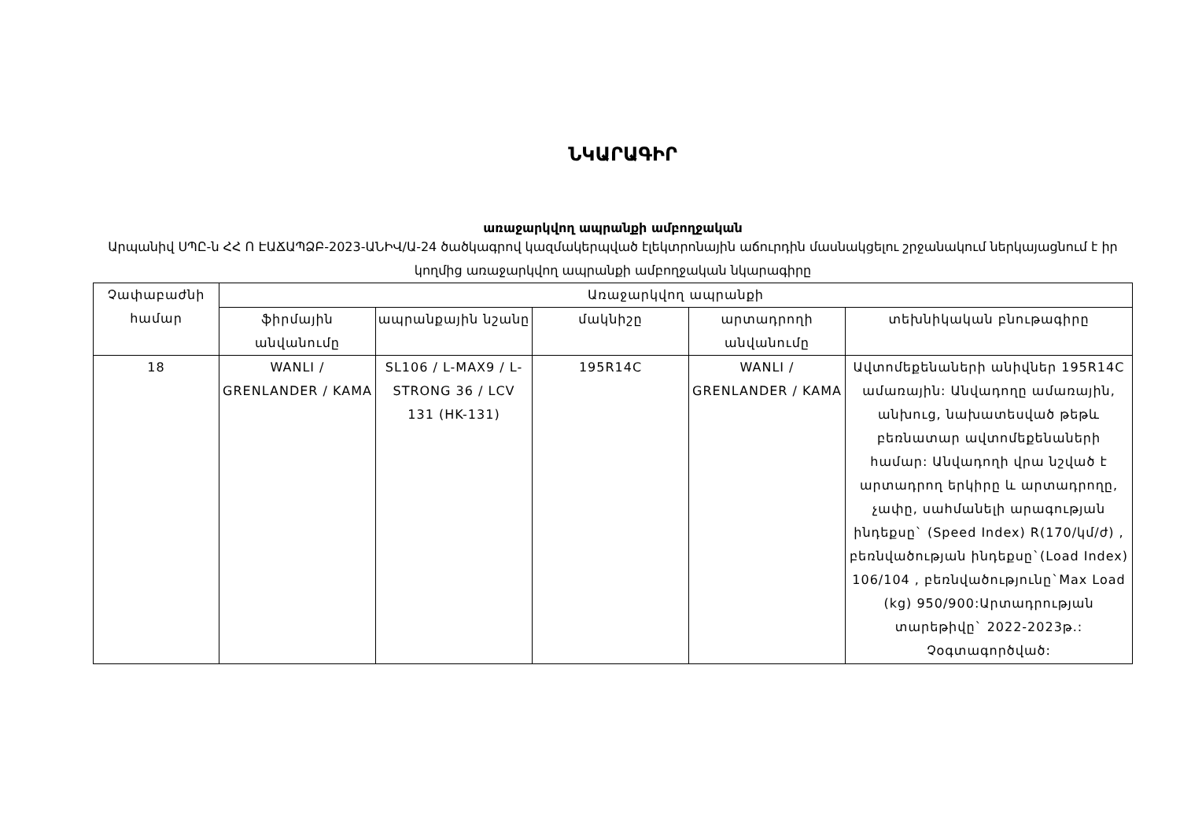ՆԿԱՐԱԳԻՐ
առաջարկվող ապրանքի ամբողջական
Արպանիվ ՍՊԸ-ն ՀՀ Ո ԷԱՃԱՊՁԲ-2023-ԱՆԻՎ/Ա-24 ծածկագրով կազմակերպված էլեկտրոնային աճուրդին մասնակցելու շրջանակում ներկայացնում է իր կողմից առաջարկվող ապրանքի ամբողջական նկարագիրը
| Չափաբաժնի համար | Առաջարկվող ապրանքի | | | | |
| --- | --- | --- | --- | --- | --- |
| | ֆիրմային անվանումը | ապրանքային նշանը | մակնիշը | արտադրողի անվանումը | տեխնիկական բնութագիրը |
| 18 | WANLI / GRENLANDER / KAMA | SL106 / L-MAX9 / L-STRONG 36 / LCV 131 (HK-131) | 195R14C | WANLI / GRENLANDER / KAMA | Ավտոմեքենաների անիվներ 195R14C ամառային: Անվադողը ամառային, անխուց, նախատեսված թեթև բեռնատար ավտոմեքենաների համար: Անվադողի վրա նշված է արտադրող երկիրը և արտադրողը, չափը, սահմանելի արագության ինդեքսը` (Speed Index) R(170/կմ/ժ) , բեռնվածության ինդեքսը`(Load Index) 106/104 , բեռնվածությունը`Max Load (kg) 950/900:Արտադրության տարեթիվը` 2022-2023թ.: Չօգտագործված: |